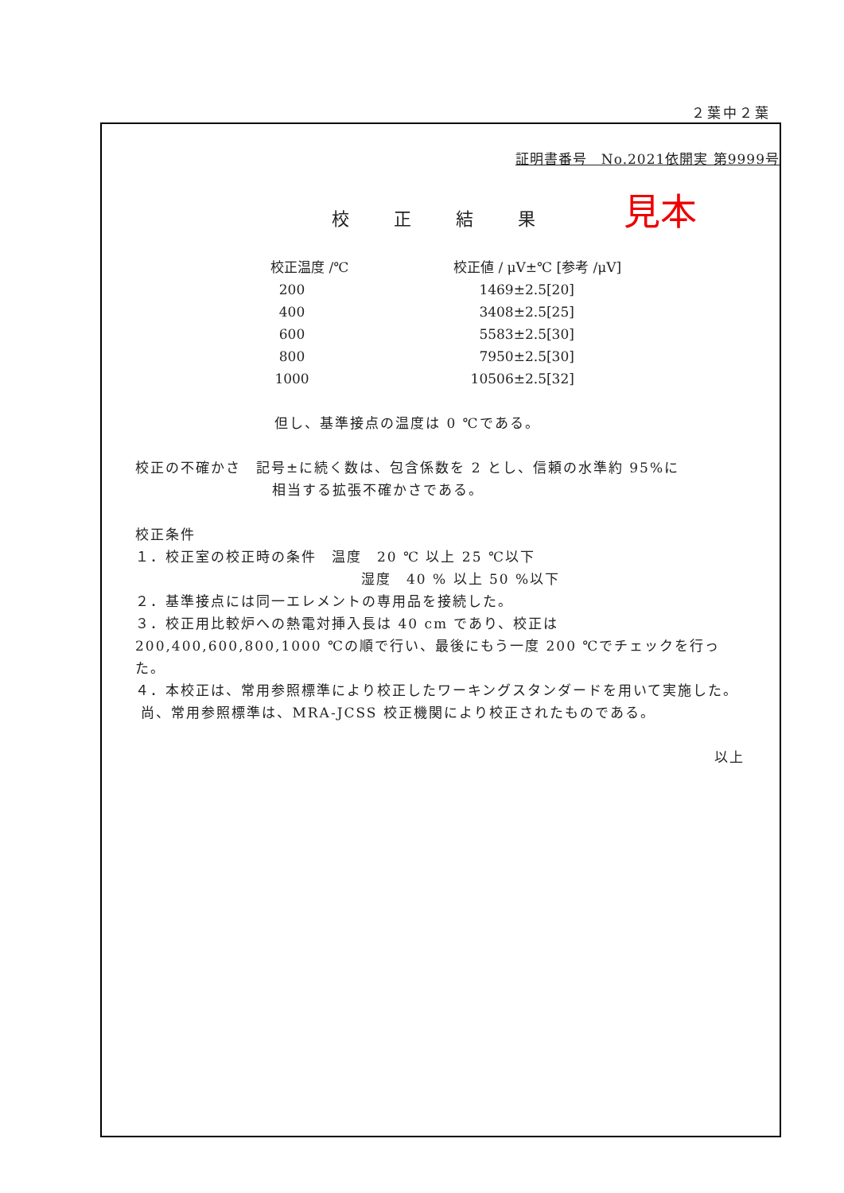２葉中２葉
証明書番号　No.2021依開実 第9999号
見本
校正結果
| 校正温度 /℃ | 校正値 / μV±℃ [参考 /μV] |
| --- | --- |
| 200 | 1469±2.5[20] |
| 400 | 3408±2.5[25] |
| 600 | 5583±2.5[30] |
| 800 | 7950±2.5[30] |
| 1000 | 10506±2.5[32] |
但し、基準接点の温度は 0 ℃である。
校正の不確かさ　記号±に続く数は、包含係数を 2 とし、信頼の水準約 95%に
相当する拡張不確かさである。
校正条件
１．校正室の校正時の条件　温度　20 ℃ 以上 25 ℃以下
湿度　40 % 以上 50 %以下
２．基準接点には同一エレメントの専用品を接続した。
３．校正用比較炉への熱電対挿入長は 40 cm であり、校正は 200,400,600,800,1000 ℃の順で行い、最後にもう一度 200 ℃でチェックを行った。
４．本校正は、常用参照標準により校正したワーキングスタンダードを用いて実施した。
尚、常用参照標準は、MRA-JCSS 校正機関により校正されたものである。
以上